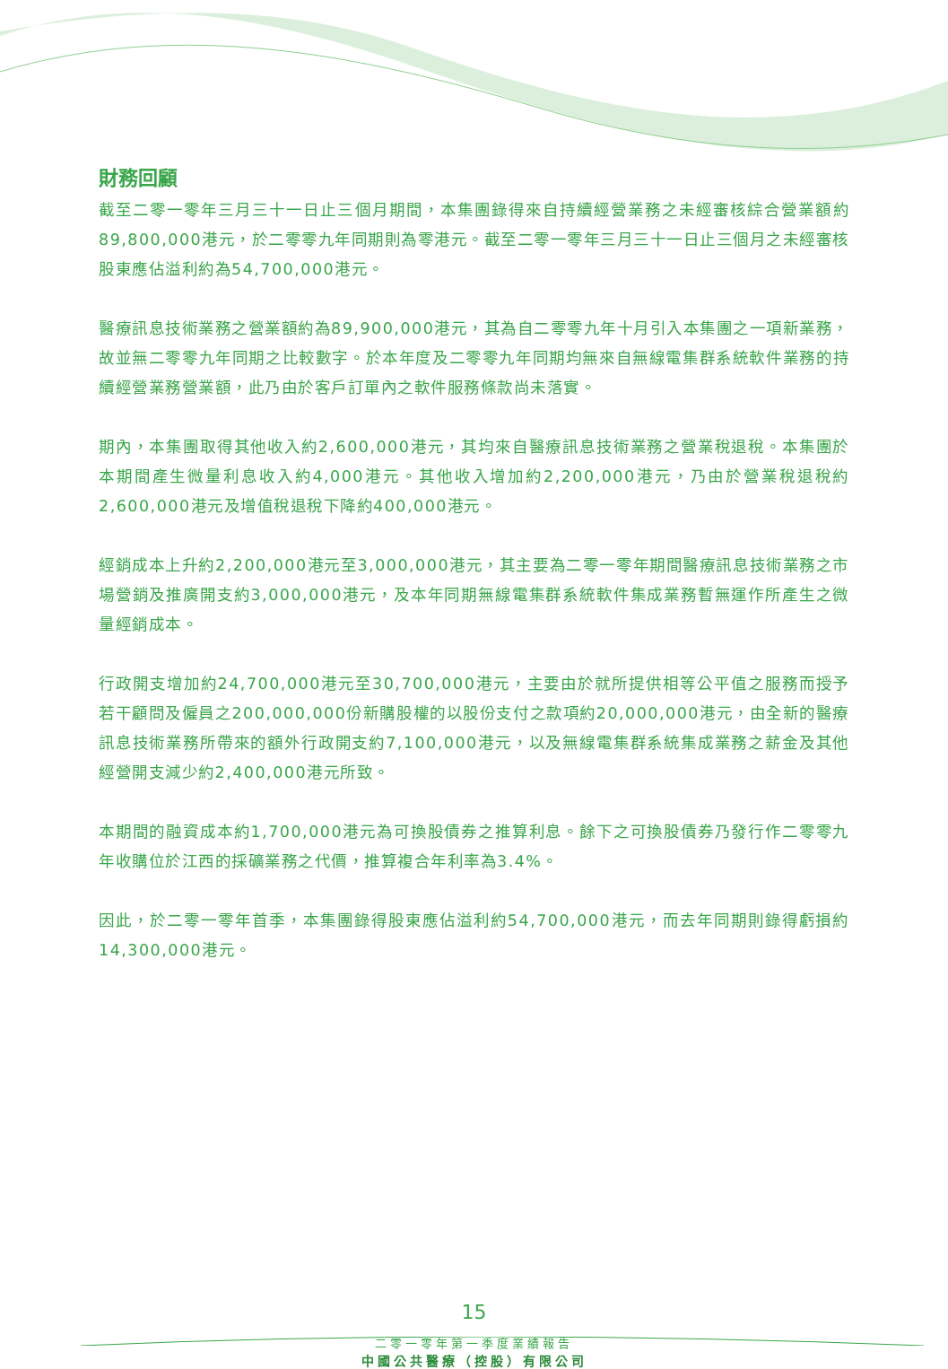財務回顧
截至二零一零年三月三十一日止三個月期間，本集團錄得來自持續經營業務之未經審核綜合營業額約89,800,000港元，於二零零九年同期則為零港元。截至二零一零年三月三十一日止三個月之未經審核股東應佔溢利約為54,700,000港元。
醫療訊息技術業務之營業額約為89,900,000港元，其為自二零零九年十月引入本集團之一項新業務，故並無二零零九年同期之比較數字。於本年度及二零零九年同期均無來自無線電集群系統軟件業務的持續經營業務營業額，此乃由於客戶訂單內之軟件服務條款尚未落實。
期內，本集團取得其他收入約2,600,000港元，其均來自醫療訊息技術業務之營業稅退稅。本集團於本期間產生微量利息收入約4,000港元。其他收入增加約2,200,000港元，乃由於營業稅退稅約2,600,000港元及增值稅退稅下降約400,000港元。
經銷成本上升約2,200,000港元至3,000,000港元，其主要為二零一零年期間醫療訊息技術業務之市場營銷及推廣開支約3,000,000港元，及本年同期無線電集群系統軟件集成業務暫無運作所產生之微量經銷成本。
行政開支增加約24,700,000港元至30,700,000港元，主要由於就所提供相等公平值之服務而授予若干顧問及僱員之200,000,000份新購股權的以股份支付之款項約20,000,000港元，由全新的醫療訊息技術業務所帶來的額外行政開支約7,100,000港元，以及無線電集群系統集成業務之薪金及其他經營開支減少約2,400,000港元所致。
本期間的融資成本約1,700,000港元為可換股債券之推算利息。餘下之可換股債券乃發行作二零零九年收購位於江西的採礦業務之代價，推算複合年利率為3.4%。
因此，於二零一零年首季，本集團錄得股東應佔溢利約54,700,000港元，而去年同期則錄得虧損約14,300,000港元。
15
二零一零年第一季度業績報告
中國公共醫療（控股）有限公司